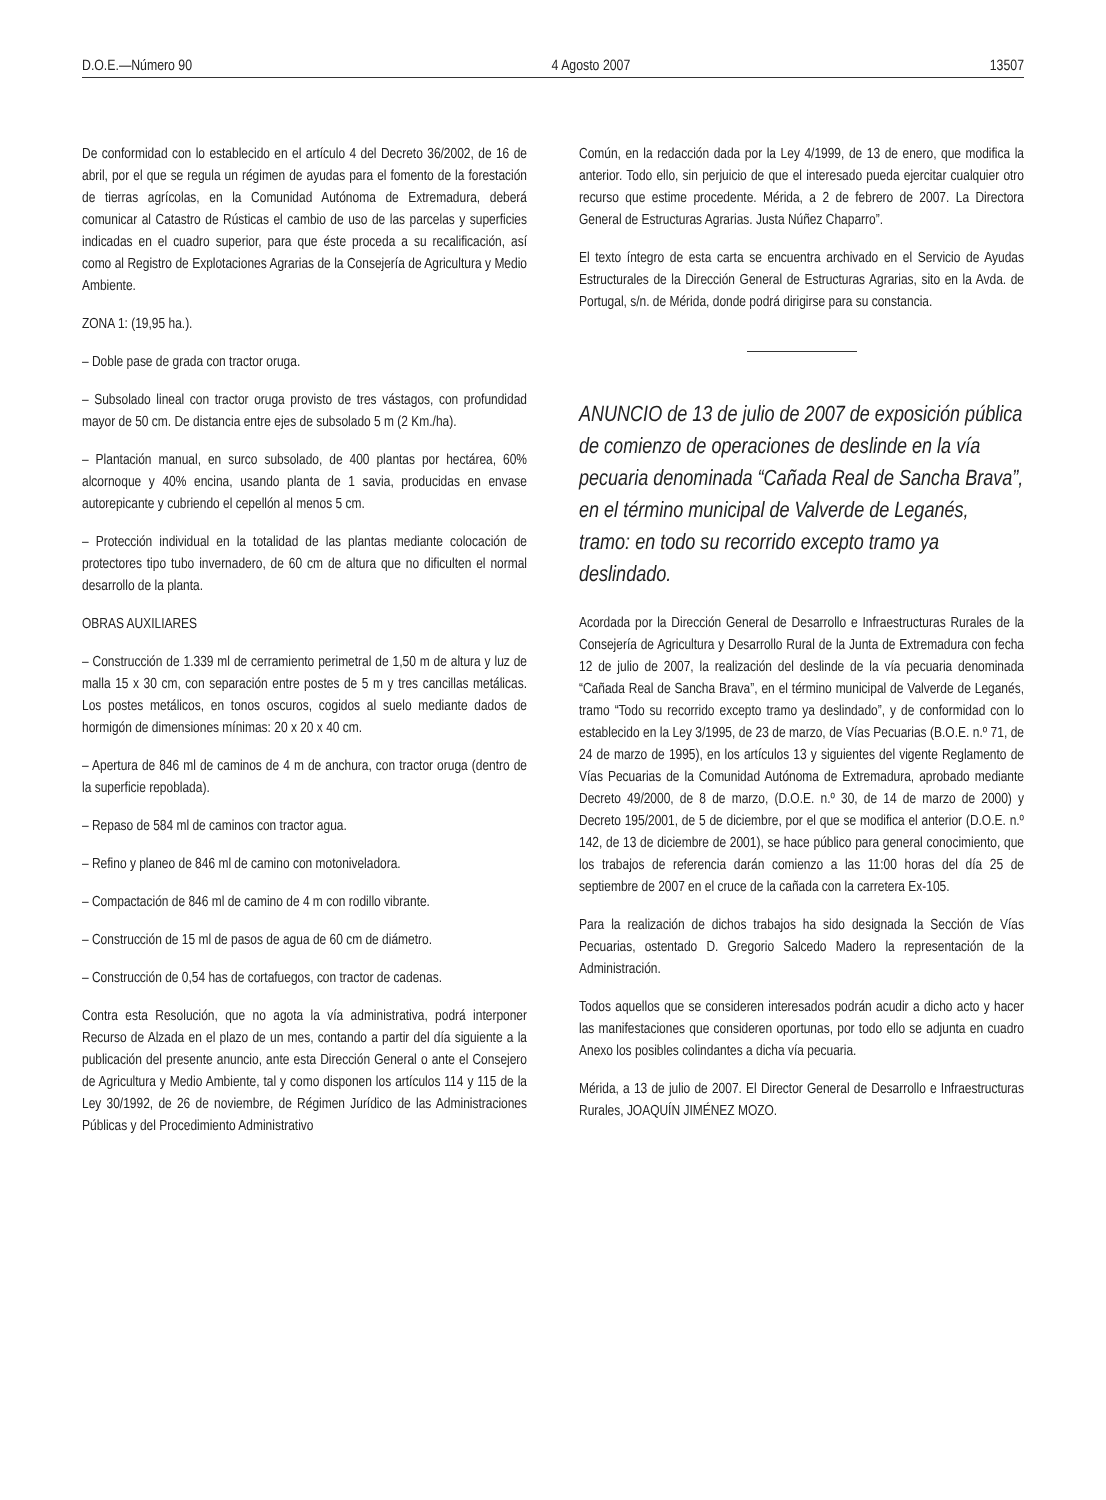D.O.E.—Número 90 4 Agosto 2007 13507
De conformidad con lo establecido en el artículo 4 del Decreto 36/2002, de 16 de abril, por el que se regula un régimen de ayudas para el fomento de la forestación de tierras agrícolas, en la Comunidad Autónoma de Extremadura, deberá comunicar al Catastro de Rústicas el cambio de uso de las parcelas y superficies indicadas en el cuadro superior, para que éste proceda a su recalificación, así como al Registro de Explotaciones Agrarias de la Consejería de Agricultura y Medio Ambiente.
ZONA 1: (19,95 ha.).
– Doble pase de grada con tractor oruga.
– Subsolado lineal con tractor oruga provisto de tres vástagos, con profundidad mayor de 50 cm. De distancia entre ejes de subsolado 5 m (2 Km./ha).
– Plantación manual, en surco subsolado, de 400 plantas por hectárea, 60% alcornoque y 40% encina, usando planta de 1 savia, producidas en envase autorepicante y cubriendo el cepellón al menos 5 cm.
– Protección individual en la totalidad de las plantas mediante colocación de protectores tipo tubo invernadero, de 60 cm de altura que no dificulten el normal desarrollo de la planta.
OBRAS AUXILIARES
– Construcción de 1.339 ml de cerramiento perimetral de 1,50 m de altura y luz de malla 15 x 30 cm, con separación entre postes de 5 m y tres cancillas metálicas. Los postes metálicos, en tonos oscuros, cogidos al suelo mediante dados de hormigón de dimensiones mínimas: 20 x 20 x 40 cm.
– Apertura de 846 ml de caminos de 4 m de anchura, con tractor oruga (dentro de la superficie repoblada).
– Repaso de 584 ml de caminos con tractor agua.
– Refino y planeo de 846 ml de camino con motoniveladora.
– Compactación de 846 ml de camino de 4 m con rodillo vibrante.
– Construcción de 15 ml de pasos de agua de 60 cm de diámetro.
– Construcción de 0,54 has de cortafuegos, con tractor de cadenas.
Contra esta Resolución, que no agota la vía administrativa, podrá interponer Recurso de Alzada en el plazo de un mes, contando a partir del día siguiente a la publicación del presente anuncio, ante esta Dirección General o ante el Consejero de Agricultura y Medio Ambiente, tal y como disponen los artículos 114 y 115 de la Ley 30/1992, de 26 de noviembre, de Régimen Jurídico de las Administraciones Públicas y del Procedimiento Administrativo
Común, en la redacción dada por la Ley 4/1999, de 13 de enero, que modifica la anterior. Todo ello, sin perjuicio de que el interesado pueda ejercitar cualquier otro recurso que estime procedente. Mérida, a 2 de febrero de 2007. La Directora General de Estructuras Agrarias. Justa Núñez Chaparro”.
El texto íntegro de esta carta se encuentra archivado en el Servicio de Ayudas Estructurales de la Dirección General de Estructuras Agrarias, sito en la Avda. de Portugal, s/n. de Mérida, donde podrá dirigirse para su constancia.
ANUNCIO de 13 de julio de 2007 de exposición pública de comienzo de operaciones de deslinde en la vía pecuaria denominada “Cañada Real de Sancha Brava”, en el término municipal de Valverde de Leganés, tramo: en todo su recorrido excepto tramo ya deslindado.
Acordada por la Dirección General de Desarrollo e Infraestructuras Rurales de la Consejería de Agricultura y Desarrollo Rural de la Junta de Extremadura con fecha 12 de julio de 2007, la realización del deslinde de la vía pecuaria denominada “Cañada Real de Sancha Brava”, en el término municipal de Valverde de Leganés, tramo “Todo su recorrido excepto tramo ya deslindado”, y de conformidad con lo establecido en la Ley 3/1995, de 23 de marzo, de Vías Pecuarias (B.O.E. n.º 71, de 24 de marzo de 1995), en los artículos 13 y siguientes del vigente Reglamento de Vías Pecuarias de la Comunidad Autónoma de Extremadura, aprobado mediante Decreto 49/2000, de 8 de marzo, (D.O.E. n.º 30, de 14 de marzo de 2000) y Decreto 195/2001, de 5 de diciembre, por el que se modifica el anterior (D.O.E. n.º 142, de 13 de diciembre de 2001), se hace público para general conocimiento, que los trabajos de referencia darán comienzo a las 11:00 horas del día 25 de septiembre de 2007 en el cruce de la cañada con la carretera Ex-105.
Para la realización de dichos trabajos ha sido designada la Sección de Vías Pecuarias, ostentado D. Gregorio Salcedo Madero la representación de la Administración.
Todos aquellos que se consideren interesados podrán acudir a dicho acto y hacer las manifestaciones que consideren oportunas, por todo ello se adjunta en cuadro Anexo los posibles colindantes a dicha vía pecuaria.
Mérida, a 13 de julio de 2007. El Director General de Desarrollo e Infraestructuras Rurales, JOAQUÍN JIMÉNEZ MOZO.